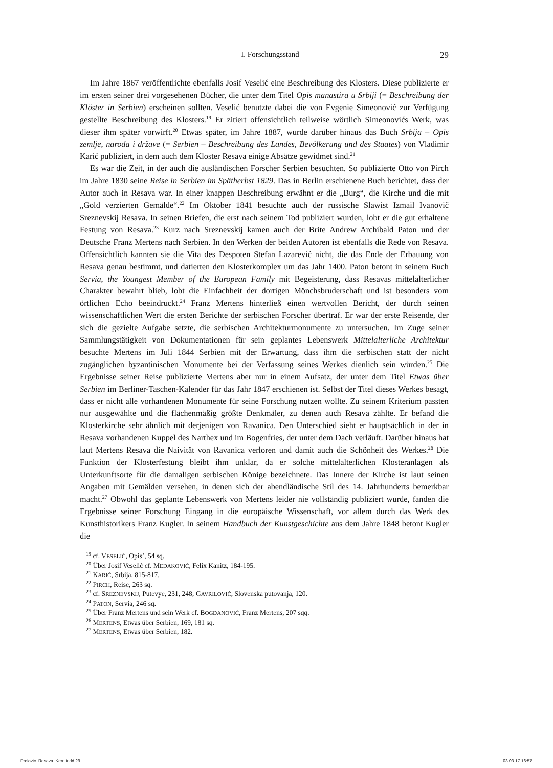I. Forschungsstand 29
Im Jahre 1867 veröffentlichte ebenfalls Josif Veselić eine Beschreibung des Klosters. Diese publizierte er im ersten seiner drei vorgesehenen Bücher, die unter dem Titel Opis manastira u Srbiji (= Beschreibung der Klöster in Serbien) erscheinen sollten. Veselić benutzte dabei die von Evgenie Simeonović zur Verfügung gestellte Beschreibung des Klosters.<sup>19</sup> Er zitiert offensichtlich teilweise wörtlich Simeonovićs Werk, was dieser ihm später vorwirft.<sup>20</sup> Etwas später, im Jahre 1887, wurde darüber hinaus das Buch Srbija – Opis zemlje, naroda i države (= Serbien – Beschreibung des Landes, Bevölkerung und des Staates) von Vladimir Karić publiziert, in dem auch dem Kloster Resava einige Absätze gewidmet sind.<sup>21</sup>
Es war die Zeit, in der auch die ausländischen Forscher Serbien besuchten. So publizierte Otto von Pirch im Jahre 1830 seine Reise in Serbien im Spätherbst 1829. Das in Berlin erschienene Buch berichtet, dass der Autor auch in Resava war. In einer knappen Beschreibung erwähnt er die „Burg“, die Kirche und die mit „Gold verzierten Gemälde“.<sup>22</sup> Im Oktober 1841 besuchte auch der russische Slawist Izmail Ivanovič Sreznevskij Resava. In seinen Briefen, die erst nach seinem Tod publiziert wurden, lobt er die gut erhaltene Festung von Resava.<sup>23</sup> Kurz nach Sreznevskij kamen auch der Brite Andrew Archibald Paton und der Deutsche Franz Mertens nach Serbien. In den Werken der beiden Autoren ist ebenfalls die Rede von Resava. Offensichtlich kannten sie die Vita des Despoten Stefan Lazarević nicht, die das Ende der Erbauung von Resava genau bestimmt, und datierten den Klosterkomplex um das Jahr 1400. Paton betont in seinem Buch Servia, the Youngest Member of the European Family mit Begeisterung, dass Resavas mittelalterlicher Charakter bewahrt blieb, lobt die Einfachheit der dortigen Mönchsbruderschaft und ist besonders vom örtlichen Echo beeindruckt.<sup>24</sup> Franz Mertens hinterließ einen wertvollen Bericht, der durch seinen wissenschaftlichen Wert die ersten Berichte der serbischen Forscher übertraf. Er war der erste Reisende, der sich die gezielte Aufgabe setzte, die serbischen Architekturmonumente zu untersuchen. Im Zuge seiner Sammlungstätigkeit von Dokumentationen für sein geplantes Lebenswerk Mittelalterliche Architektur besuchte Mertens im Juli 1844 Serbien mit der Erwartung, dass ihm die serbischen statt der nicht zugänglichen byzantinischen Monumente bei der Verfassung seines Werkes dienlich sein würden.<sup>25</sup> Die Ergebnisse seiner Reise publizierte Mertens aber nur in einem Aufsatz, der unter dem Titel Etwas über Serbien im Berliner-Taschen-Kalender für das Jahr 1847 erschienen ist. Selbst der Titel dieses Werkes besagt, dass er nicht alle vorhandenen Monumente für seine Forschung nutzen wollte. Zu seinem Kriterium passten nur ausgewählte und die flächenmäßig größte Denkmäler, zu denen auch Resava zählte. Er befand die Klosterkirche sehr ähnlich mit derjenigen von Ravanica. Den Unterschied sieht er hauptsächlich in der in Resava vorhandenen Kuppel des Narthex und im Bogenfries, der unter dem Dach verläuft. Darüber hinaus hat laut Mertens Resava die Naivität von Ravanica verloren und damit auch die Schönheit des Werkes.<sup>26</sup> Die Funktion der Klosterfestung bleibt ihm unklar, da er solche mittelalterlichen Klosteranlagen als Unterkunftsorte für die damaligen serbischen Könige bezeichnete. Das Innere der Kirche ist laut seinen Angaben mit Gemälden versehen, in denen sich der abendländische Stil des 14. Jahrhunderts bemerkbar macht.<sup>27</sup> Obwohl das geplante Lebenswerk von Mertens leider nie vollständig publiziert wurde, fanden die Ergebnisse seiner Forschung Eingang in die europäische Wissenschaft, vor allem durch das Werk des Kunsthistorikers Franz Kugler. In seinem Handbuch der Kunstgeschichte aus dem Jahre 1848 betont Kugler die
<sup>19</sup> cf. VESELIĆ, Opis’, 54 sq.
<sup>20</sup> Über Josif Veselić cf. MEDAKOVIĆ, Felix Kanitz, 184-195.
<sup>21</sup> KARIĆ, Srbija, 815-817.
<sup>22</sup> PIRCH, Reise, 263 sq.
<sup>23</sup> cf. SREZNEVSKIJ, Putevye, 231, 248; GAVRILOVIĆ, Slovenska putovanja, 120.
<sup>24</sup> PATON, Servia, 246 sq.
<sup>25</sup> Über Franz Mertens und sein Werk cf. BOGDANOVIĆ, Franz Mertens, 207 sqq.
<sup>26</sup> MERTENS, Etwas über Serbien, 169, 181 sq.
<sup>27</sup> MERTENS, Etwas über Serbien, 182.
Prolovic_Resava_Kern.indd 29 03.03.17 16:57